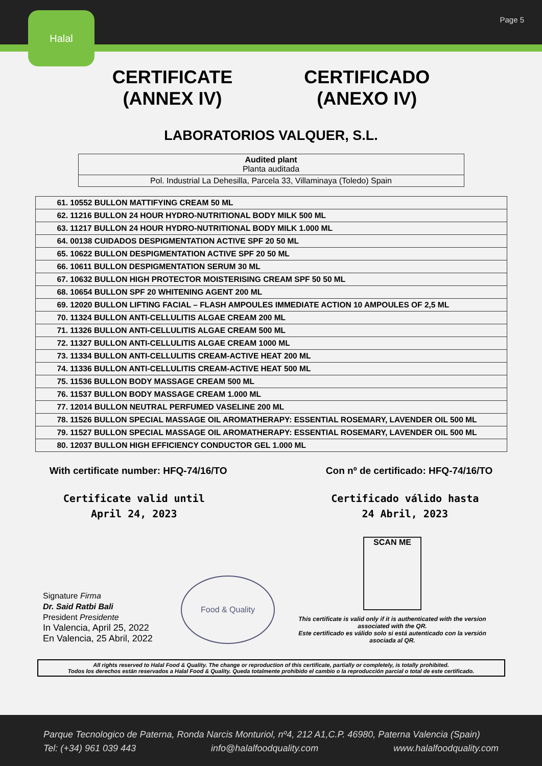Page 5
Halal
CERTIFICATE
(ANNEX IV)
CERTIFICADO
(ANEXO IV)
LABORATORIOS VALQUER, S.L.
| Audited plant Planta auditada |
| Pol. Industrial La Dehesilla, Parcela 33, Villaminaya (Toledo) Spain |
| 61. 10552 BULLON MATTIFYING CREAM 50 ML |
| 62. 11216 BULLON 24 HOUR HYDRO-NUTRITIONAL BODY MILK 500 ML |
| 63. 11217 BULLON 24 HOUR HYDRO-NUTRITIONAL BODY MILK 1.000 ML |
| 64. 00138 CUIDADOS DESPIGMENTATION ACTIVE SPF 20 50 ML |
| 65. 10622 BULLON DESPIGMENTATION ACTIVE SPF 20 50 ML |
| 66. 10611 BULLON DESPIGMENTATION SERUM 30 ML |
| 67. 10632 BULLON HIGH PROTECTOR MOISTERISING CREAM SPF 50 50 ML |
| 68. 10654 BULLON SPF 20 WHITENING AGENT 200 ML |
| 69. 12020 BULLON LIFTING FACIAL – FLASH AMPOULES IMMEDIATE ACTION 10 AMPOULES OF 2,5 ML |
| 70. 11324 BULLON ANTI-CELLULITIS ALGAE CREAM 200 ML |
| 71. 11326 BULLON ANTI-CELLULITIS ALGAE CREAM 500 ML |
| 72. 11327 BULLON ANTI-CELLULITIS ALGAE CREAM 1000 ML |
| 73. 11334 BULLON ANTI-CELLULITIS CREAM-ACTIVE HEAT 200 ML |
| 74. 11336 BULLON ANTI-CELLULITIS CREAM-ACTIVE HEAT 500 ML |
| 75. 11536 BULLON BODY MASSAGE CREAM 500 ML |
| 76. 11537 BULLON BODY MASSAGE CREAM 1.000 ML |
| 77. 12014 BULLON NEUTRAL PERFUMED VASELINE 200 ML |
| 78. 11526 BULLON SPECIAL MASSAGE OIL AROMATHERAPY: ESSENTIAL ROSEMARY, LAVENDER OIL 500 ML |
| 79. 11527 BULLON SPECIAL MASSAGE OIL AROMATHERAPY: ESSENTIAL ROSEMARY, LAVENDER OIL 500 ML |
| 80. 12037 BULLON HIGH EFFICIENCY CONDUCTOR GEL 1.000 ML |
With certificate number: HFQ-74/16/TO
Con nº de certificado: HFQ-74/16/TO
Certificate valid until
April 24, 2023
Certificado válido hasta
24 Abril, 2023
Signature Firma
Dr. Said Ratbi Bali
President Presidente
In Valencia, April 25, 2022
En Valencia, 25 Abril, 2022
Food & Quality
SCAN ME
This certificate is valid only if it is authenticated with the version associated with the QR.
Este certificado es válido solo si está autenticado con la versión asociada al QR.
All rights reserved to Halal Food & Quality. The change or reproduction of this certificate, partially or completely, is totally prohibited.
Todos los derechos están reservados a Halal Food & Quality. Queda totalmente prohibido el cambio o la reproducción parcial o total de este certificado.
Parque Tecnologico de Paterna, Ronda Narcis Monturiol, nº4, 212 A1,C.P. 46980, Paterna Valencia (Spain)
Tel: (+34) 961 039 443 info@halalfoodquality.com www.halalfoodquality.com